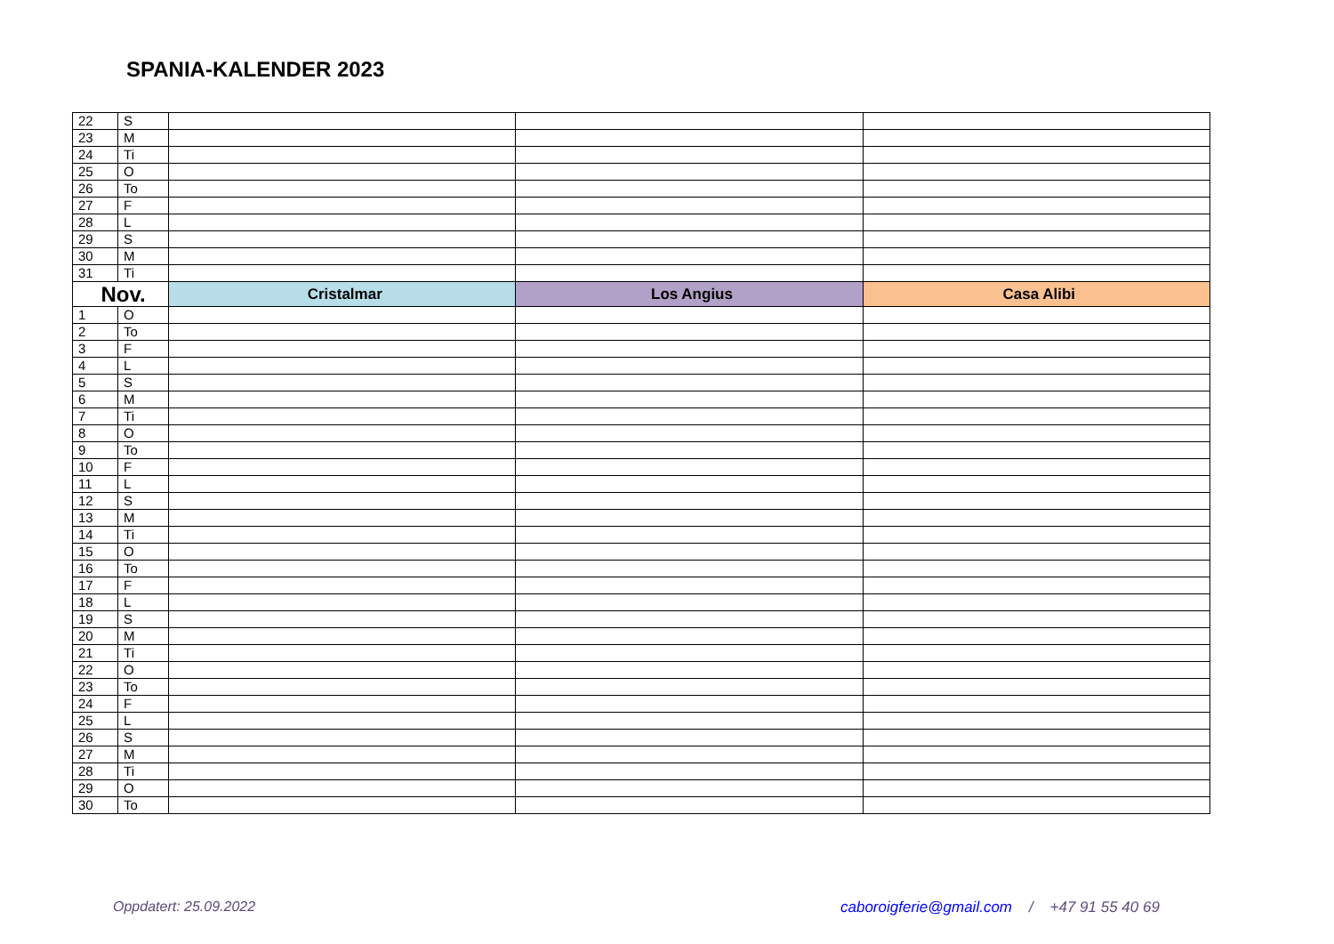SPANIA-KALENDER 2023
| 22 | S | | | |
| 23 | M | | | |
| 24 | Ti | | | |
| 25 | O | | | |
| 26 | To | | | |
| 27 | F | | | |
| 28 | L | | | |
| 29 | S | | | |
| 30 | M | | | |
| 31 | Ti | | | |
| Nov. | | Cristalmar | Los Angius | Casa Alibi |
| 1 | O | | | |
| 2 | To | | | |
| 3 | F | | | |
| 4 | L | | | |
| 5 | S | | | |
| 6 | M | | | |
| 7 | Ti | | | |
| 8 | O | | | |
| 9 | To | | | |
| 10 | F | | | |
| 11 | L | | | |
| 12 | S | | | |
| 13 | M | | | |
| 14 | Ti | | | |
| 15 | O | | | |
| 16 | To | | | |
| 17 | F | | | |
| 18 | L | | | |
| 19 | S | | | |
| 20 | M | | | |
| 21 | Ti | | | |
| 22 | O | | | |
| 23 | To | | | |
| 24 | F | | | |
| 25 | L | | | |
| 26 | S | | | |
| 27 | M | | | |
| 28 | Ti | | | |
| 29 | O | | | |
| 30 | To | | | |
Oppdatert: 25.09.2022
caboroigferie@gmail.com / +47 91 55 40 69